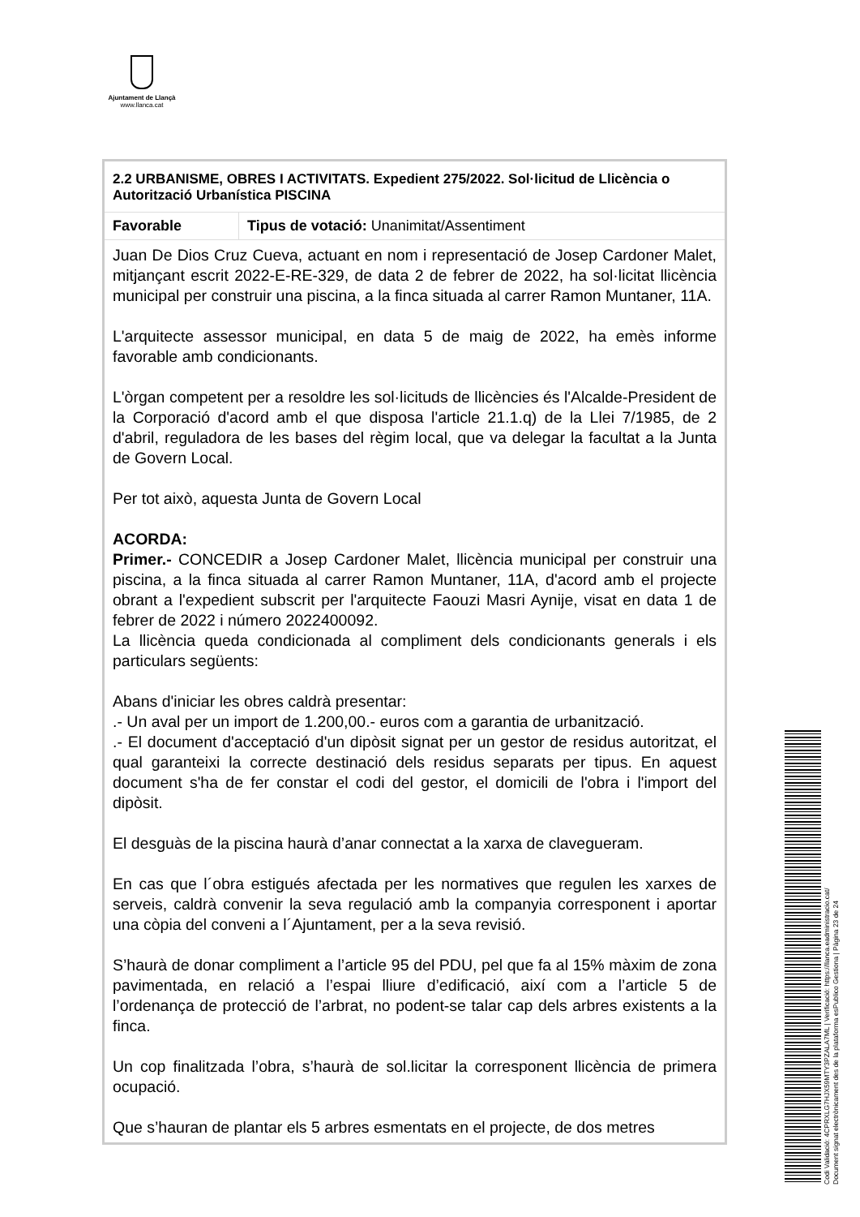Ajuntament de Llançà
www.llanca.cat
| 2.2 URBANISME, OBRES I ACTIVITATS. Expedient 275/2022. Sol·licitud de Llicència o Autorització Urbanística PISCINA | |
| Favorable | Tipus de votació: Unanimitat/Assentiment |
| Juan De Dios Cruz Cueva, actuant en nom i representació de Josep Cardoner Malet, mitjançant escrit 2022-E-RE-329, de data 2 de febrer de 2022, ha sol·licitat llicència municipal per construir una piscina, a la finca situada al carrer Ramon Muntaner, 11A. L'arquitecte assessor municipal, en data 5 de maig de 2022, ha emès informe favorable amb condicionants. L'òrgan competent per a resoldre les sol·licituds de llicències és l'Alcalde-President de la Corporació d'acord amb el que disposa l'article 21.1.q) de la Llei 7/1985, de 2 d'abril, reguladora de les bases del règim local, que va delegar la facultat a la Junta de Govern Local. Per tot això, aquesta Junta de Govern Local ACORDA: Primer.- CONCEDIR a Josep Cardoner Malet, llicència municipal per construir una piscina, a la finca situada al carrer Ramon Muntaner, 11A, d'acord amb el projecte obrant a l'expedient subscrit per l'arquitecte Faouzi Masri Aynije, visat en data 1 de febrer de 2022 i número 2022400092. La llicència queda condicionada al compliment dels condicionants generals i els particulars següents: Abans d'iniciar les obres caldrà presentar: .- Un aval per un import de 1.200,00.- euros com a garantia de urbanització. .- El document d'acceptació d'un dipòsit signat per un gestor de residus autoritzat, el qual garanteixi la correcte destinació dels residus separats per tipus. En aquest document s'ha de fer constar el codi del gestor, el domicili de l'obra i l'import del dipòsit. El desguàs de la piscina haurà d’anar connectat a la xarxa de clavegueram. En cas que l´obra estigués afectada per les normatives que regulen les xarxes de serveis, caldrà convenir la seva regulació amb la companyia corresponent i aportar una còpia del conveni a l´Ajuntament, per a la seva revisió. S’haurà de donar compliment a l’article 95 del PDU, pel que fa al 15% màxim de zona pavimentada, en relació a l’espai lliure d’edificació, així com a l’article 5 de l’ordenança de protecció de l’arbrat, no podent-se talar cap dels arbres existents a la finca. Un cop finalitzada l’obra, s’haurà de sol.licitar la corresponent llicència de primera ocupació. Que s’hauran de plantar els 5 arbres esmentats en el projecte, de dos metres | |
Codi Validació: 4CPRXLG7HJX59MTY3PZALA7ML | Verificació: https://llanca.eadministracio.cat/
Document signat electrònicament des de la plataforma esPublico Gestiona | Pàgina 23 de 24